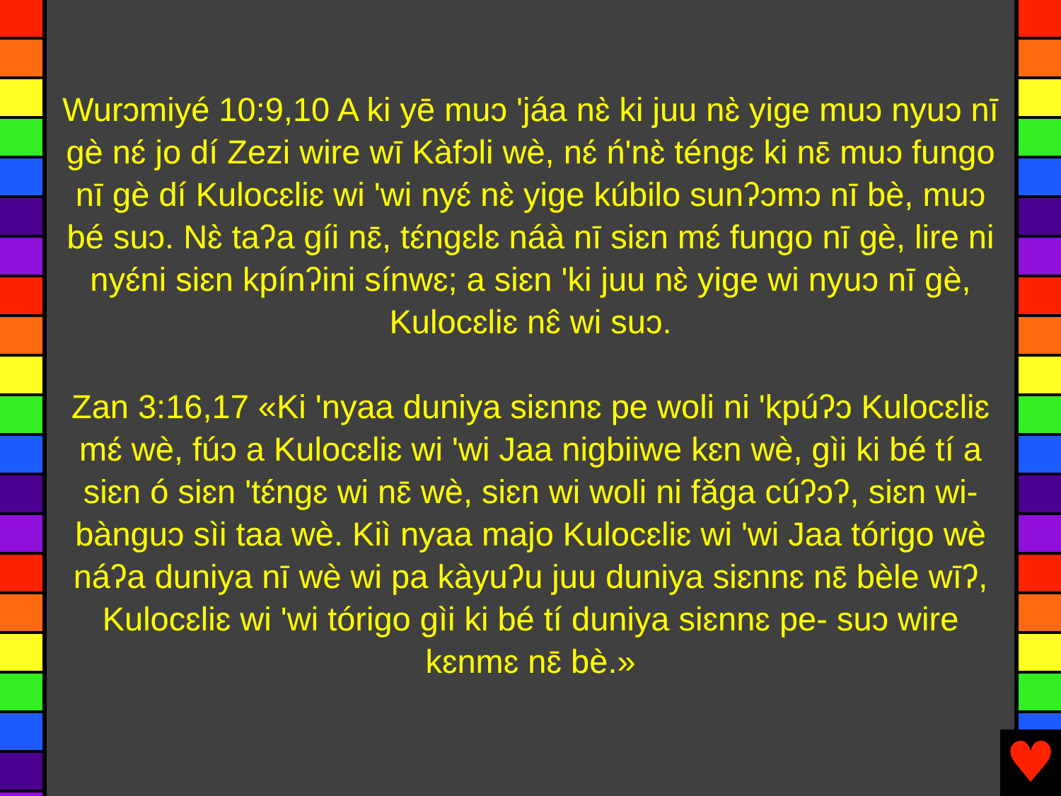Wurɔmiyé 10:9,10 A ki yē muɔ 'jáa nɛ̀ ki juu nɛ̀ yige muɔ nyuɔ nī gè nɛ́ jo dí Zezi wire wī Kàfɔli wè, nɛ́ ń'nɛ̀ téngɛ ki nɛ̄ muɔ fungo nī gè dí Kulocɛliɛ wi 'wi nyɛ́ nɛ̀ yige kúbilo sunʔɔmɔ nī bè, muɔ bé suɔ. Nɛ̀ taʔa gíi nɛ̄, tɛ́ngɛlɛ náà nī siɛn mɛ́ fungo nī gè, lire ni nyɛ́ni siɛn kpínʔini sínwɛ; a siɛn 'ki juu nɛ̀ yige wi nyuɔ nī gè, Kulocɛliɛ nɛ̂ wi suɔ.
Zan 3:16,17 «Ki 'nyaa duniya siɛnnɛ pe woli ni 'kpúʔɔ Kulocɛliɛ mɛ́ wè, fúɔ a Kulocɛliɛ wi 'wi Jaa nigbiiwe kɛn wè, gìi ki bé tí a siɛn ó siɛn 'tɛ́ngɛ wi nɛ̄ wè, siɛn wi woli ni fǎga cúʔɔʔ, siɛn wi- bànguɔ sìi taa wè. Kiì nyaa majo Kulocɛliɛ wi 'wi Jaa tórigo wè náʔa duniya nī wè wi pa kàyuʔu juu duniya siɛnnɛ nɛ̄ bèle wīʔ, Kulocɛliɛ wi 'wi tórigo gìi ki bé tí duniya siɛnnɛ pe- suɔ wire kɛnmɛ nɛ̄ bè.»
♥